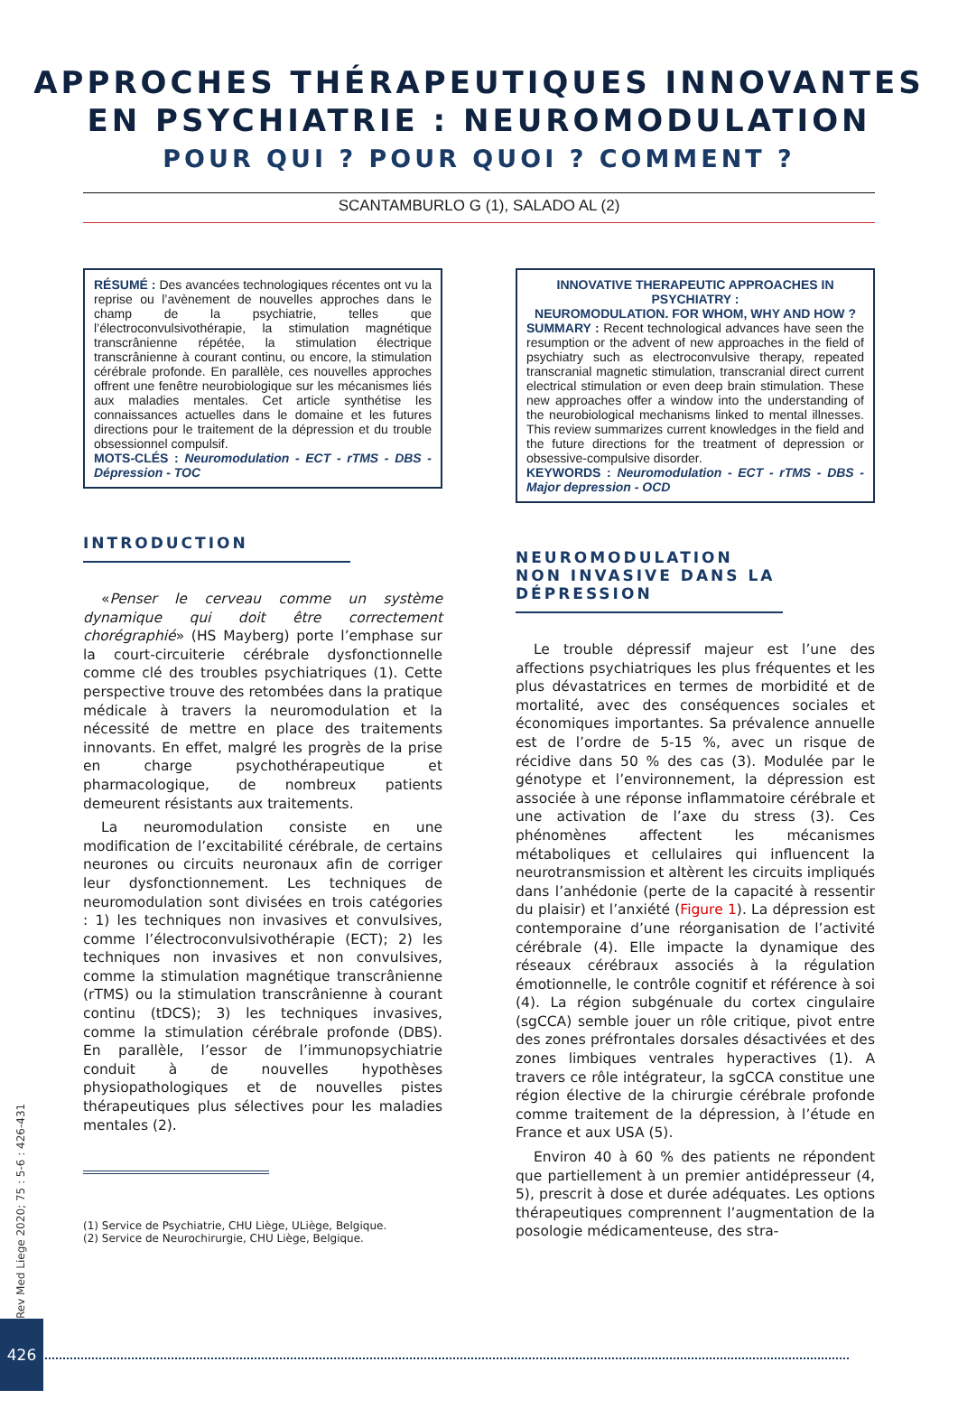APPROCHES THÉRAPEUTIQUES INNOVANTES
EN PSYCHIATRIE : NEUROMODULATION
POUR QUI ? POUR QUOI ? COMMENT ?
SCANTAMBURLO G (1), SALADO AL (2)
RÉSUMÉ : Des avancées technologiques récentes ont vu la reprise ou l’avènement de nouvelles approches dans le champ de la psychiatrie, telles que l’électroconvulsivothérapie, la stimulation magnétique transcrânienne répétée, la stimulation électrique transcrânienne à courant continu, ou encore, la stimulation cérébrale profonde. En parallèle, ces nouvelles approches offrent une fenêtre neurobiologique sur les mécanismes liés aux maladies mentales. Cet article synthétise les connaissances actuelles dans le domaine et les futures directions pour le traitement de la dépression et du trouble obsessionnel compulsif.
MOTS-CLÉS : Neuromodulation - ECT - rTMS - DBS - Dépression - TOC
INTRODUCTION
«Penser le cerveau comme un système dynamique qui doit être correctement chorégraphié» (HS Mayberg) porte l’emphase sur la court-circuiterie cérébrale dysfonctionnelle comme clé des troubles psychiatriques (1). Cette perspective trouve des retombées dans la pratique médicale à travers la neuromodulation et la nécessité de mettre en place des traitements innovants. En effet, malgré les progrès de la prise en charge psychothérapeutique et pharmacologique, de nombreux patients demeurent résistants aux traitements.
La neuromodulation consiste en une modification de l’excitabilité cérébrale, de certains neurones ou circuits neuronaux afin de corriger leur dysfonctionnement. Les techniques de neuromodulation sont divisées en trois catégories : 1) les techniques non invasives et convulsives, comme l’électroconvulsivothérapie (ECT); 2) les techniques non invasives et non convulsives, comme la stimulation magnétique transcrânienne (rTMS) ou la stimulation transcrânienne à courant continu (tDCS); 3) les techniques invasives, comme la stimulation cérébrale profonde (DBS). En parallèle, l’essor de l’immunopsychiatrie conduit à de nouvelles hypothèses physiopathologiques et de nouvelles pistes thérapeutiques plus sélectives pour les maladies mentales (2).
(1) Service de Psychiatrie, CHU Liège, ULiège, Belgique.
(2) Service de Neurochirurgie, CHU Liège, Belgique.
INNOVATIVE THERAPEUTIC APPROACHES IN PSYCHIATRY :
NEUROMODULATION. FOR WHOM, WHY AND HOW ?
SUMMARY : Recent technological advances have seen the resumption or the advent of new approaches in the field of psychiatry such as electroconvulsive therapy, repeated transcranial magnetic stimulation, transcranial direct current electrical stimulation or even deep brain stimulation. These new approaches offer a window into the understanding of the neurobiological mechanisms linked to mental illnesses. This review summarizes current knowledges in the field and the future directions for the treatment of depression or obsessive-compulsive disorder.
KEYWORDS : Neuromodulation - ECT - rTMS - DBS - Major depression - OCD
NEUROMODULATION NON INVASIVE DANS LA DÉPRESSION
Le trouble dépressif majeur est l’une des affections psychiatriques les plus fréquentes et les plus dévastatrices en termes de morbidité et de mortalité, avec des conséquences sociales et économiques importantes. Sa prévalence annuelle est de l’ordre de 5-15 %, avec un risque de récidive dans 50 % des cas (3). Modulée par le génotype et l’environnement, la dépression est associée à une réponse inflammatoire cérébrale et une activation de l’axe du stress (3). Ces phénomènes affectent les mécanismes métaboliques et cellulaires qui influencent la neurotransmission et altèrent les circuits impliqués dans l’anhédonie (perte de la capacité à ressentir du plaisir) et l’anxiété (Figure 1). La dépression est contemporaine d’une réorganisation de l’activité cérébrale (4). Elle impacte la dynamique des réseaux cérébraux associés à la régulation émotionnelle, le contrôle cognitif et référence à soi (4). La région subgénuale du cortex cingulaire (sgCCA) semble jouer un rôle critique, pivot entre des zones préfrontales dorsales désactivées et des zones limbiques ventrales hyperactives (1). A travers ce rôle intégrateur, la sgCCA constitue une région élective de la chirurgie cérébrale profonde comme traitement de la dépression, à l’étude en France et aux USA (5).
Environ 40 à 60 % des patients ne répondent que partiellement à un premier antidépresseur (4, 5), prescrit à dose et durée adéquates. Les options thérapeutiques comprennent l’augmentation de la posologie médicamenteuse, des stra-
Rev Med Liege 2020; 75 : 5-6 : 426-431
426